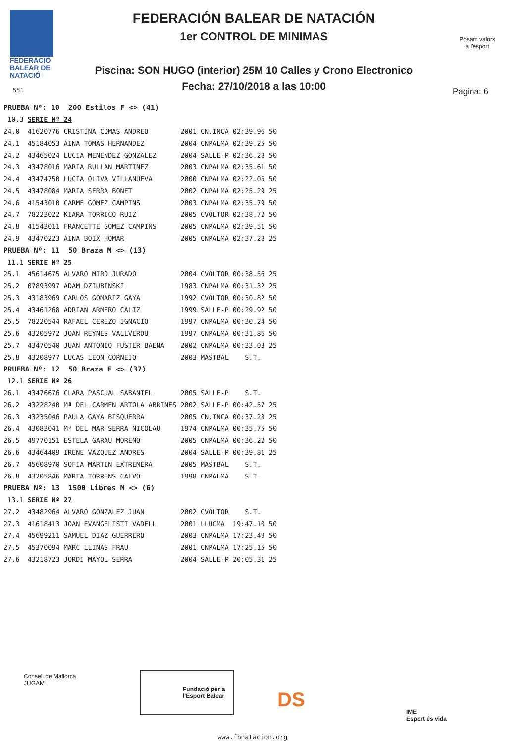FEDERACIÓ
BALEAR DE
NATACIÓ
FEDERACIÓN BALEAR DE NATACIÓN
1er CONTROL DE MINIMAS
Piscina: SON HUGO (interior) 25M 10 Calles y Crono Electronico
Fecha: 27/10/2018 a las 10:00
Posam valors
a l'esport
551 Pagina: 6
| PRUEBA Nº: 10 200 Estilos F <> (41) | | | | | |
| 10.3 | SERIE Nº 24 | | | | |
| 24.0 | 41620776 CRISTINA COMAS ANDREO | 2001 | CN.INCA | 02:39.96 | 50 |
| 24.1 | 45184053 AINA TOMAS HERNANDEZ | 2004 | CNPALMA | 02:39.25 | 50 |
| 24.2 | 43465024 LUCIA MENENDEZ GONZALEZ | 2004 | SALLE-P | 02:36.28 | 50 |
| 24.3 | 43478016 MARIA RULLAN MARTINEZ | 2003 | CNPALMA | 02:35.61 | 50 |
| 24.4 | 43474750 LUCIA OLIVA VILLANUEVA | 2000 | CNPALMA | 02:22.05 | 50 |
| 24.5 | 43478084 MARIA SERRA BONET | 2002 | CNPALMA | 02:25.29 | 25 |
| 24.6 | 41543010 CARME GOMEZ CAMPINS | 2003 | CNPALMA | 02:35.79 | 50 |
| 24.7 | 78223022 KIARA TORRICO RUIZ | 2005 | CVOLTOR | 02:38.72 | 50 |
| 24.8 | 41543011 FRANCETTE GOMEZ CAMPINS | 2005 | CNPALMA | 02:39.51 | 50 |
| 24.9 | 43470223 AINA BOIX HOMAR | 2005 | CNPALMA | 02:37.28 | 25 |
| PRUEBA Nº: 11 50 Braza M <> (13) | | | | | |
| 11.1 | SERIE Nº 25 | | | | |
| 25.1 | 45614675 ALVARO MIRO JURADO | 2004 | CVOLTOR | 00:38.56 | 25 |
| 25.2 | 07893997 ADAM DZIUBINSKI | 1983 | CNPALMA | 00:31.32 | 25 |
| 25.3 | 43183969 CARLOS GOMARIZ GAYA | 1992 | CVOLTOR | 00:30.82 | 50 |
| 25.4 | 43461268 ADRIAN ARMERO CALIZ | 1999 | SALLE-P | 00:29.92 | 50 |
| 25.5 | 78220544 RAFAEL CEREZO IGNACIO | 1997 | CNPALMA | 00:30.24 | 50 |
| 25.6 | 43205972 JOAN REYNES VALLVERDU | 1997 | CNPALMA | 00:31.86 | 50 |
| 25.7 | 43470540 JUAN ANTONIO FUSTER BAENA | 2002 | CNPALMA | 00:33.03 | 25 |
| 25.8 | 43208977 LUCAS LEON CORNEJO | 2003 | MASTBAL | S.T. | |
| PRUEBA Nº: 12 50 Braza F <> (37) | | | | | |
| 12.1 | SERIE Nº 26 | | | | |
| 26.1 | 43476676 CLARA PASCUAL SABANIEL | 2005 | SALLE-P | S.T. | |
| 26.2 | 43228240 Mª DEL CARMEN ARTOLA ABRINES | 2002 | SALLE-P | 00:42.57 | 25 |
| 26.3 | 43235046 PAULA GAYA BISQUERRA | 2005 | CN.INCA | 00:37.23 | 25 |
| 26.4 | 43083041 Mª DEL MAR SERRA NICOLAU | 1974 | CNPALMA | 00:35.75 | 50 |
| 26.5 | 49770151 ESTELA GARAU MORENO | 2005 | CNPALMA | 00:36.22 | 50 |
| 26.6 | 43464409 IRENE VAZQUEZ ANDRES | 2004 | SALLE-P | 00:39.81 | 25 |
| 26.7 | 45608970 SOFIA MARTIN EXTREMERA | 2005 | MASTBAL | S.T. | |
| 26.8 | 43205846 MARTA TORRENS CALVO | 1998 | CNPALMA | S.T. | |
| PRUEBA Nº: 13 1500 Libres M <> (6) | | | | | |
| 13.1 | SERIE Nº 27 | | | | |
| 27.2 | 43482964 ALVARO GONZALEZ JUAN | 2002 | CVOLTOR | S.T. | |
| 27.3 | 41618413 JOAN EVANGELISTI VADELL | 2001 | LLUCMA | 19:47.10 | 50 |
| 27.4 | 45699211 SAMUEL DIAZ GUERRERO | 2003 | CNPALMA | 17:23.49 | 50 |
| 27.5 | 45370094 MARC LLINAS FRAU | 2001 | CNPALMA | 17:25.15 | 50 |
| 27.6 | 43218723 JORDI MAYOL SERRA | 2004 | SALLE-P | 20:05.31 | 25 |
Consell de Mallorca
JUGAM
Fundació per a l'Esport Balear
DS
IME
Esport és vida
www.fbnatacion.org